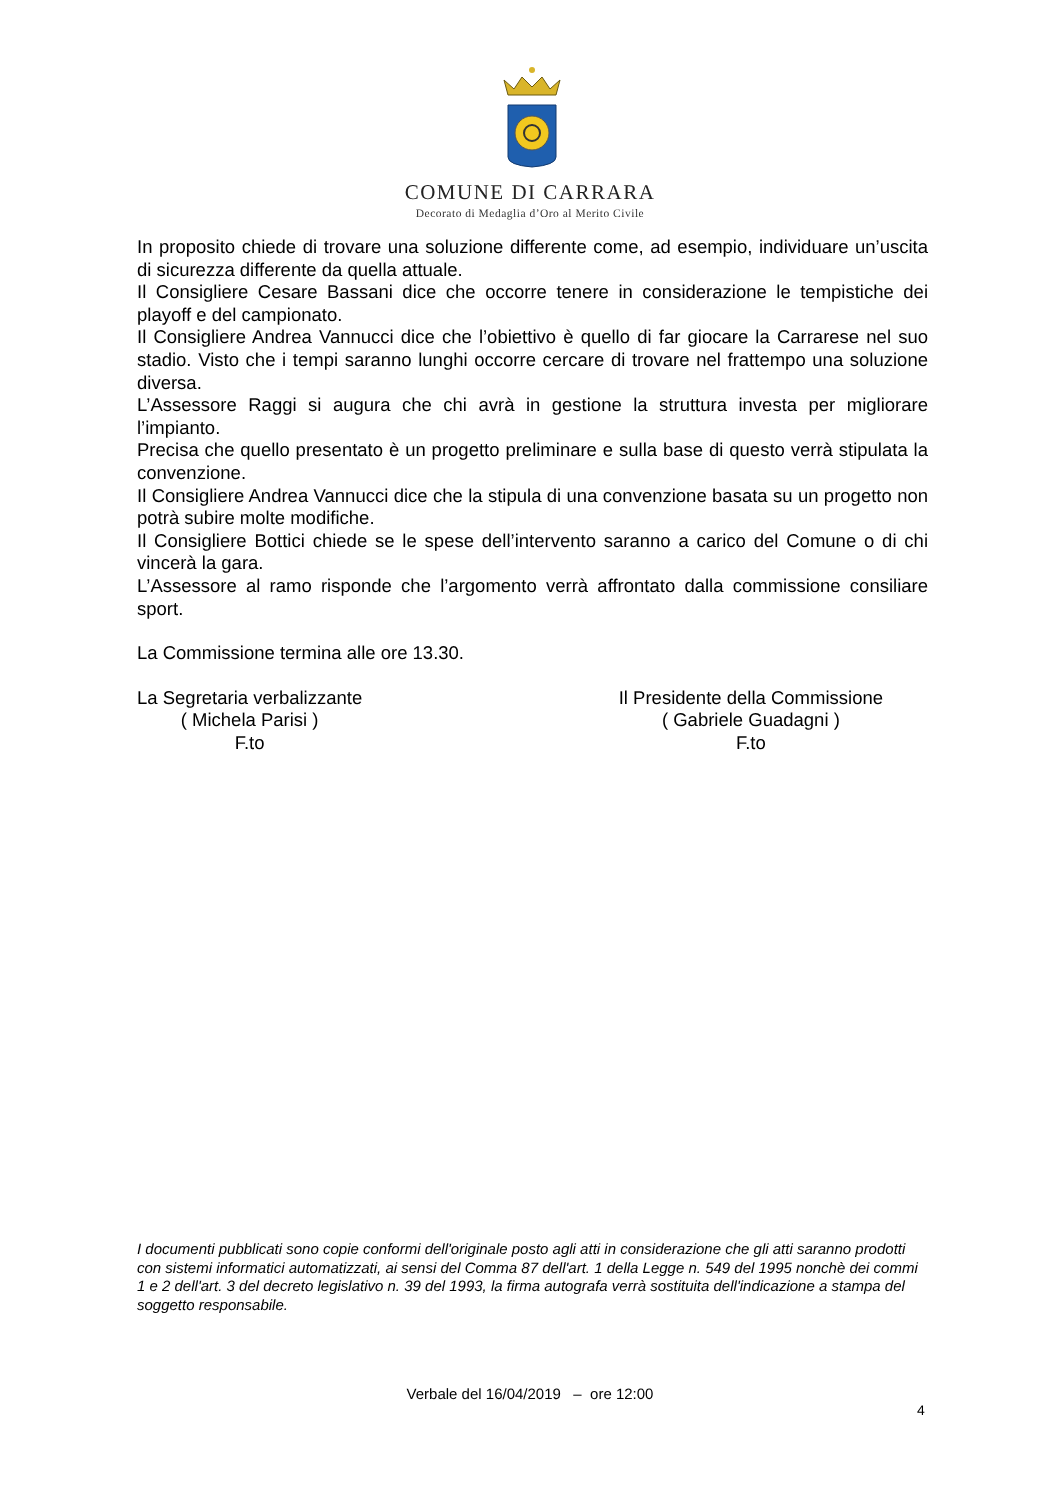COMUNE DI CARRARA
Decorato di Medaglia d’Oro al Merito Civile
In proposito chiede di trovare una soluzione differente come, ad esempio, individuare un’uscita di sicurezza differente da quella attuale.
Il Consigliere Cesare Bassani dice che occorre tenere in considerazione le tempistiche dei playoff e del campionato.
Il Consigliere Andrea Vannucci dice che l’obiettivo è quello di far giocare la Carrarese nel suo stadio. Visto che i tempi saranno lunghi occorre cercare di trovare nel frattempo una soluzione diversa.
L’Assessore Raggi si augura che chi avrà in gestione la struttura investa per migliorare l’impianto.
Precisa che quello presentato è un progetto preliminare e sulla base di questo verrà stipulata la convenzione.
Il Consigliere Andrea Vannucci dice che la stipula di una convenzione basata su un progetto non potrà subire molte modifiche.
Il Consigliere Bottici chiede se le spese dell’intervento saranno a carico del Comune o di chi vincerà la gara.
L’Assessore al ramo risponde che l’argomento verrà affrontato dalla commissione consiliare sport.
La Commissione termina alle ore 13.30.
La Segretaria verbalizzante
( Michela Parisi )
F.to
Il Presidente della Commissione
( Gabriele Guadagni )
F.to
I documenti pubblicati sono copie conformi dell'originale posto agli atti in considerazione che gli atti saranno prodotti con sistemi informatici automatizzati, ai sensi del Comma 87 dell'art. 1 della Legge n. 549 del 1995 nonchè dei commi 1 e 2 dell'art. 3 del decreto legislativo n. 39 del 1993, la firma autografa verrà sostituita dell'indicazione a stampa del soggetto responsabile.
Verbale del 16/04/2019 – ore 12:00
4